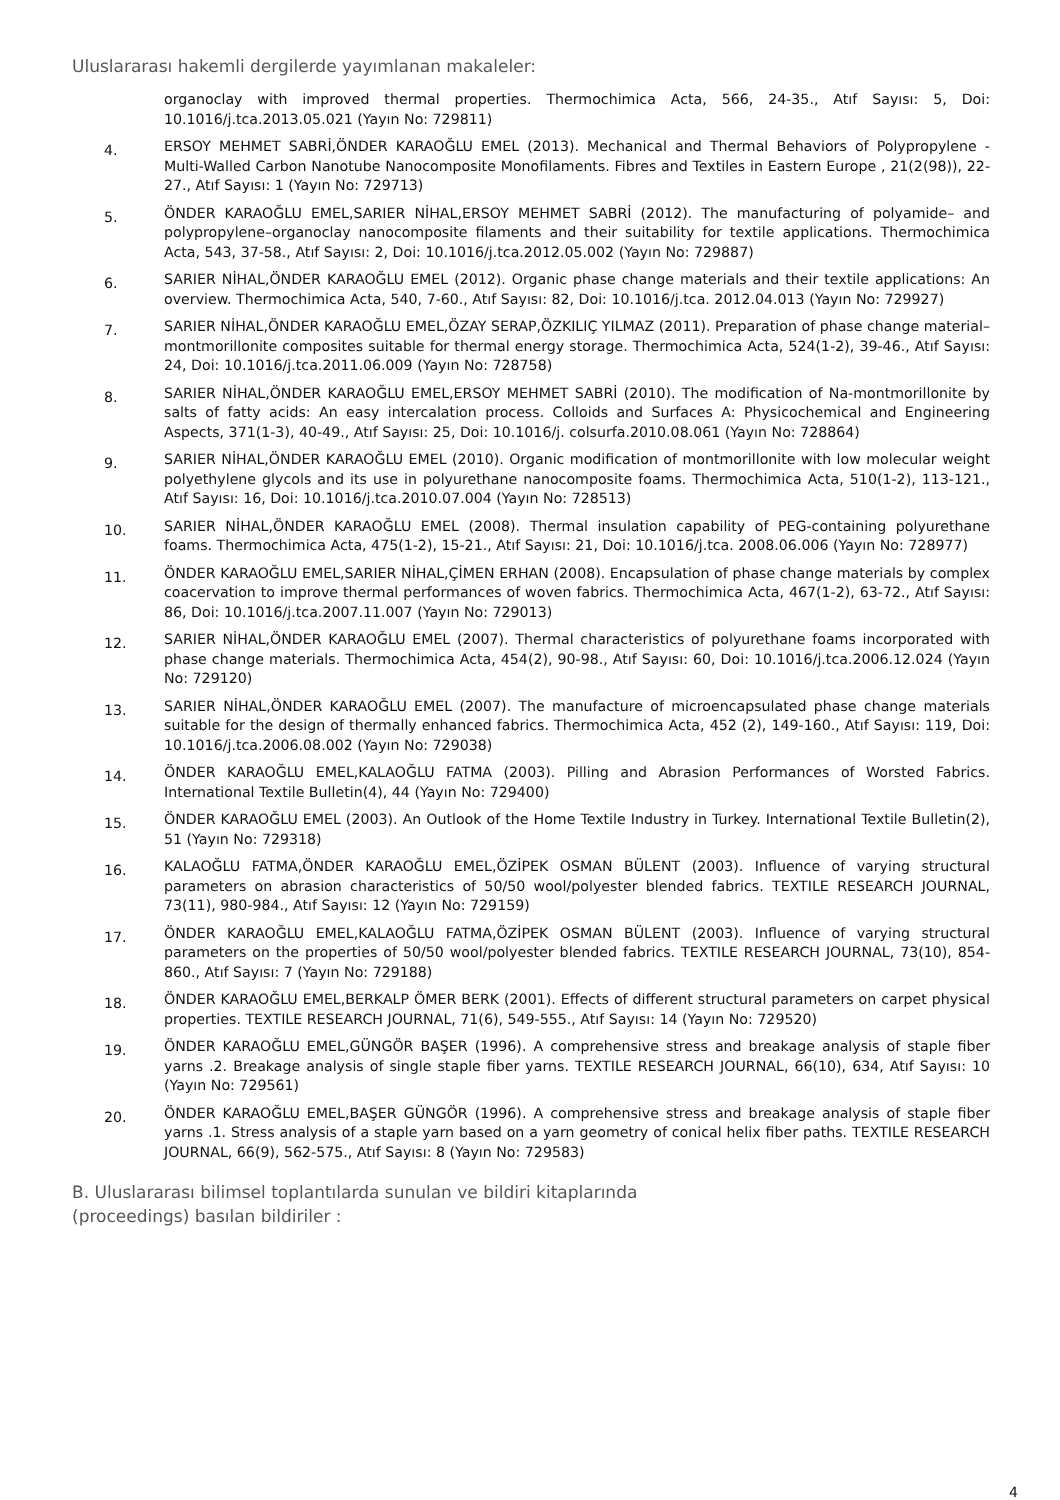Uluslararası hakemli dergilerde yayımlanan makaleler:
organoclay with improved thermal properties. Thermochimica Acta, 566, 24-35., Atıf Sayısı: 5, Doi: 10.1016/j.tca.2013.05.021 (Yayın No: 729811)
4.
ERSOY MEHMET SABRİ,ÖNDER KARAOĞLU EMEL (2013). Mechanical and Thermal Behaviors of Polypropylene - Multi-Walled Carbon Nanotube Nanocomposite Monofilaments. Fibres and Textiles in Eastern Europe , 21(2(98)), 22-27., Atıf Sayısı: 1 (Yayın No: 729713)
5.
ÖNDER KARAOĞLU EMEL,SARIER NİHAL,ERSOY MEHMET SABRİ (2012). The manufacturing of polyamide– and polypropylene–organoclay nanocomposite filaments and their suitability for textile applications. Thermochimica Acta, 543, 37-58., Atıf Sayısı: 2, Doi: 10.1016/j.tca.2012.05.002 (Yayın No: 729887)
6.
SARIER NİHAL,ÖNDER KARAOĞLU EMEL (2012). Organic phase change materials and their textile applications: An overview. Thermochimica Acta, 540, 7-60., Atıf Sayısı: 82, Doi: 10.1016/j.tca. 2012.04.013 (Yayın No: 729927)
7.
SARIER NİHAL,ÖNDER KARAOĞLU EMEL,ÖZAY SERAP,ÖZKILIÇ YILMAZ (2011). Preparation of phase change material–montmorillonite composites suitable for thermal energy storage. Thermochimica Acta, 524(1-2), 39-46., Atıf Sayısı: 24, Doi: 10.1016/j.tca.2011.06.009 (Yayın No: 728758)
8.
SARIER NİHAL,ÖNDER KARAOĞLU EMEL,ERSOY MEHMET SABRİ (2010). The modification of Na-montmorillonite by salts of fatty acids: An easy intercalation process. Colloids and Surfaces A: Physicochemical and Engineering Aspects, 371(1-3), 40-49., Atıf Sayısı: 25, Doi: 10.1016/j. colsurfa.2010.08.061 (Yayın No: 728864)
9.
SARIER NİHAL,ÖNDER KARAOĞLU EMEL (2010). Organic modification of montmorillonite with low molecular weight polyethylene glycols and its use in polyurethane nanocomposite foams. Thermochimica Acta, 510(1-2), 113-121., Atıf Sayısı: 16, Doi: 10.1016/j.tca.2010.07.004 (Yayın No: 728513)
10.
SARIER NİHAL,ÖNDER KARAOĞLU EMEL (2008). Thermal insulation capability of PEG-containing polyurethane foams. Thermochimica Acta, 475(1-2), 15-21., Atıf Sayısı: 21, Doi: 10.1016/j.tca. 2008.06.006 (Yayın No: 728977)
11.
ÖNDER KARAOĞLU EMEL,SARIER NİHAL,ÇİMEN ERHAN (2008). Encapsulation of phase change materials by complex coacervation to improve thermal performances of woven fabrics. Thermochimica Acta, 467(1-2), 63-72., Atıf Sayısı: 86, Doi: 10.1016/j.tca.2007.11.007 (Yayın No: 729013)
12.
SARIER NİHAL,ÖNDER KARAOĞLU EMEL (2007). Thermal characteristics of polyurethane foams incorporated with phase change materials. Thermochimica Acta, 454(2), 90-98., Atıf Sayısı: 60, Doi: 10.1016/j.tca.2006.12.024 (Yayın No: 729120)
13.
SARIER NİHAL,ÖNDER KARAOĞLU EMEL (2007). The manufacture of microencapsulated phase change materials suitable for the design of thermally enhanced fabrics. Thermochimica Acta, 452 (2), 149-160., Atıf Sayısı: 119, Doi: 10.1016/j.tca.2006.08.002 (Yayın No: 729038)
14.
ÖNDER KARAOĞLU EMEL,KALAOĞLU FATMA (2003). Pilling and Abrasion Performances of Worsted Fabrics. International Textile Bulletin(4), 44 (Yayın No: 729400)
15.
ÖNDER KARAOĞLU EMEL (2003). An Outlook of the Home Textile Industry in Turkey. International Textile Bulletin(2), 51 (Yayın No: 729318)
16.
KALAOĞLU FATMA,ÖNDER KARAOĞLU EMEL,ÖZİPEK OSMAN BÜLENT (2003). Influence of varying structural parameters on abrasion characteristics of 50/50 wool/polyester blended fabrics. TEXTILE RESEARCH JOURNAL, 73(11), 980-984., Atıf Sayısı: 12 (Yayın No: 729159)
17.
ÖNDER KARAOĞLU EMEL,KALAOĞLU FATMA,ÖZİPEK OSMAN BÜLENT (2003). Influence of varying structural parameters on the properties of 50/50 wool/polyester blended fabrics. TEXTILE RESEARCH JOURNAL, 73(10), 854-860., Atıf Sayısı: 7 (Yayın No: 729188)
18.
ÖNDER KARAOĞLU EMEL,BERKALP ÖMER BERK (2001). Effects of different structural parameters on carpet physical properties. TEXTILE RESEARCH JOURNAL, 71(6), 549-555., Atıf Sayısı: 14 (Yayın No: 729520)
19.
ÖNDER KARAOĞLU EMEL,GÜNGÖR BAŞER (1996). A comprehensive stress and breakage analysis of staple fiber yarns .2. Breakage analysis of single staple fiber yarns. TEXTILE RESEARCH JOURNAL, 66(10), 634, Atıf Sayısı: 10 (Yayın No: 729561)
20.
ÖNDER KARAOĞLU EMEL,BAŞER GÜNGÖR (1996). A comprehensive stress and breakage analysis of staple fiber yarns .1. Stress analysis of a staple yarn based on a yarn geometry of conical helix fiber paths. TEXTILE RESEARCH JOURNAL, 66(9), 562-575., Atıf Sayısı: 8 (Yayın No: 729583)
B. Uluslararası bilimsel toplantılarda sunulan ve bildiri kitaplarında
(proceedings) basılan bildiriler :
4